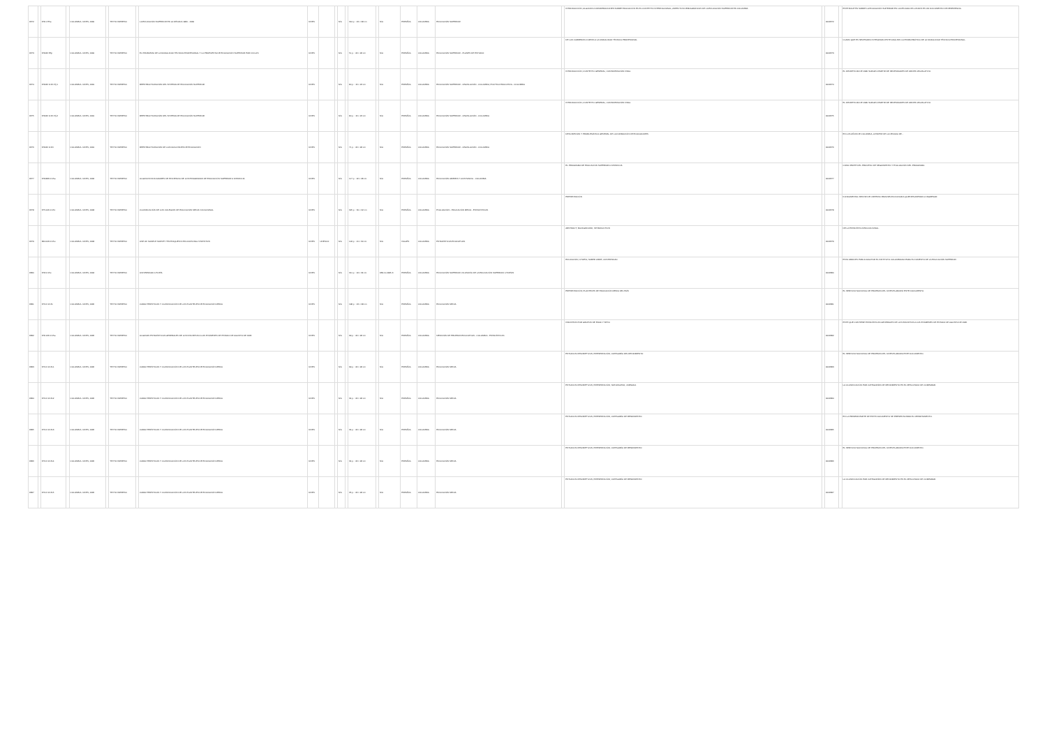| 9572 | | 378.1 E5a | | COLOMBIA. ICFES, 1990 | | TEXTO IMPRESO | | LA EDUCACIÓN SUPERIOR EN LA DÉCADA 1980 - 1990 | ICFES | | | N/A | | 314 p. : 22 x 28 cm | | N/A | ESPAÑOL | COLOMBIA | EDUCACIÓN SUPERIOR | | INTRODUCCIÓN; ALGUNAS CONSIDERACIONES SOBRE EDUCACIÓN EN EL CONTEXTO INTERNACIONAL; ASPECTOS DEMOGRÁFICOS DE LA EDUCACIÓN SUPERIOR EN COLOMBIA | | 0009572 | | ESTE BOLETÍN SOBRE LA EDUCACIÓN SUPERIOR EN LA DÉCADA DE LOS 80'S ES UN DOCUMENTO DE REFERENCIA. |
| 9573 | | 378.86 E5p | | COLOMBIA. ICFES, 1990 | | TEXTO IMPRESO | | EL PROBLEMA DE LA MODALIDAD TÉCNICA PROFESIONAL Y LA PROPUESTA DE EDUCACIÓN SUPERIOR POR CICLOS | ICFES | | | N/A | | 51 p. : 22 x 28 cm | | N/A | ESPAÑOL | COLOMBIA | EDUCACIÓN SUPERIOR - PLANES DE ESTUDIO | | DE LAS CARRERAS CORTAS A LA MODALIDAD TÉCNICA PROFESIONAL | | 0009573 | | CLARO QUE ES NECESARIO INTEGRAR A ESTE ANÁLISIS LA PROBLEMÁTICA DE LA MODALIDAD TÉCNICA PROFESIONAL. |
| 9574 | | 378.86 IC15r Ej.1 | | COLOMBIA. ICFES, 1991 | | TEXTO IMPRESO | | REESTRUCTURACIÓN DEL SISTEMA DE EDUCACIÓN SUPERIOR | ICFES | | | N/A | | 80 p. : 16 x 23 cm | | N/A | ESPAÑOL | COLOMBIA | EDUCACIÓN SUPERIOR - LEGISLACIÓN - COLOMBIA; POLÍTICA EDUCATIVA - COLOMBIA | | INTRODUCCIÓN; CONTEXTO GENERAL; CONSIDERACIÓN FINAL | | 0009574 | | EL DECRETO 80 DE 1980 SURGE A PARTIR DE NECESIDADES DE ORDEN LEGISLATIVO. |
| 9575 | | 378.86 IC15r Ej.2 | | COLOMBIA. ICFES, 1991 | | TEXTO IMPRESO | | REESTRUCTURACIÓN DEL SISTEMA DE EDUCACIÓN SUPERIOR | ICFES | | | N/A | | 80 p. : 16 x 23 cm | | N/A | ESPAÑOL | COLOMBIA | EDUCACIÓN SUPERIOR - LEGISLACIÓN - COLOMBIA | | INTRODUCCIÓN; CONTEXTO GENERAL; CONSIDERACIÓN FINAL | | 0009575 | | EL DECRETO 80 DE 1980 SURGE A PARTIR DE NECESIDADES DE ORDEN LEGISLATIVO. |
| 9576 | | 378.86 IC15r | | COLOMBIA. ICFES, 1991 | | TEXTO IMPRESO | | REESTRUCTURACIÓN DE LAS FACULTADES DE EDUCACIÓN | ICFES | | | N/A | | 71 p. : 22 x 28 cm | | N/A | ESPAÑOL | COLOMBIA | EDUCACIÓN SUPERIOR - LEGISLACIÓN - COLOMBIA | | DESCRIPCIÓN Y PROBLEMÁTICA GENERAL DE LA FORMACIÓN DE EDUCADORES | | 0009576 | | EN LOS AÑOS DE COLOMBIA, A PARTIR DE LA DÉCADA DE... |
| 9577 | | 378.883 IC15a | | COLOMBIA. ICFES, 1992 | | TEXTO IMPRESO | | ALGUNOS INDICADORES DE EFICIENCIA DE LOS PROGRAMAS DE EDUCACIÓN SUPERIOR A DISTANCIA | ICFES | | | N/A | | 117 p. : 22 x 28 cm | | N/A | ESPAÑOL | COLOMBIA | EDUCACIÓN ABIERTA Y A DISTANCIA - COLOMBIA | | EL PROGRAMA DE EDUCACIÓN SUPERIOR A DISTANCIA | | 0009577 | | COMO PARTE DEL PROCESO DE SEGUIMIENTO Y EVALUACIÓN DEL PROGRAMA. |
| 9578 | | 375.006 IC15c | | COLOMBIA. ICFES, 1993 | | TEXTO IMPRESO | | CLASIFICACIÓN DE LOS COLEGIOS DE EDUCACIÓN MEDIA VOCACIONAL | ICFES | | | N/A | | 625 p. : 30 x 22 cm | | N/A | ESPAÑOL | COLOMBIA | EVALUACIÓN - EDUCACIÓN MEDIA - ESTADÍSTICAS | | PRESENTACIÓN | | 0009578 | | FUNDAMENTAL SERVIR DE CRITERIO PARA SELECCIONAR A QUIENES ASPIRAN A INGRESAR. |
| 9579 | | 384.003 IC15u | | COLOMBIA. ICFES, 1993 | | TEXTO IMPRESO | | USE OF SAMPLE SURVEY TECHNIQUES IN EDUCATIONAL STATISTICS | ICFES | UNESCO | | N/A | | 118 p. : 21 x 30 cm | | N/A | INGLÉS | COLOMBIA | ESTADÍSTICAS EDUCATIVAS | | ABSTRACT; BACKGROUND; INTRODUCTION | | 0009579 | | DE LA ESTADÍSTICA EDUCACIONAL. |
| 9580 | | 378 IC15u | | COLOMBIA. ICFES, 1994 | | TEXTO IMPRESO | | UNIVERSIDAD UTOPÍA | ICFES | | | N/A | | 311 p. : 24 x 34 cm | | 958-11-0995-3 | ESPAÑOL | COLOMBIA | EDUCACIÓN SUPERIOR; FILOSOFÍA DE LA EDUCACIÓN SUPERIOR; UTOPÍAS | | EDUCACIÓN; UTOPÍA; SABER LIBRE; UNIVERSIDAD | | 0009580 | | ESTA OBRA ES PUBLICADA POR EL INSTITUTO COLOMBIANO PARA EL FOMENTO DE LA EDUCACIÓN SUPERIOR. |
| 9581 | | 373.2 IC15c | | COLOMBIA. ICFES, 1995 | | TEXTO IMPRESO | | CARACTERÍSTICAS Y CLASIFICACIÓN DE LOS PLANTELES DE EDUCACIÓN MEDIA | ICFES | | | N/A | | 198 p. : 22 x 28 cm | | N/A | ESPAÑOL | COLOMBIA | EDUCACIÓN MEDIA | | PRESENTACIÓN; PLANTELES DE EDUCACIÓN MEDIA DEL PAÍS | | 0009581 | | EL SERVICIO NACIONAL DE PRUEBAS DEL ICFES ELABORÓ ESTE DOCUMENTO. |
| 9582 | | 378.166 IC15a | | COLOMBIA. ICFES, 1995 | | TEXTO IMPRESO | | ALGUNAS ESTADÍSTICAS GENERALES DE LOS INSCRITOS A LOS EXÁMENES DE ESTADO DE AGOSTO DE 1995 | ICFES | | | N/A | | 99 p. : 22 x 28 cm | | N/A | ESPAÑOL | COLOMBIA | MEDICIÓN DE PRUEBAS EDUCATIVAS - COLOMBIA - ESTADÍSTICAS | | INSCRITOS POR GRUPOS DE EDAD Y SEXO | | 0009582 | | ESTE QUE CONTIENE ESTADÍSTICAS GENERALES DE LOS INSCRITOS A LOS EXÁMENES DE ESTADO DE AGOSTO DE 1995. |
| 9583 | | 373.2 IC15c1 | | COLOMBIA. ICFES, 1995 | | TEXTO IMPRESO | | CARACTERÍSTICAS Y CLASIFICACIÓN DE LOS PLANTELES DE EDUCACIÓN MEDIA | ICFES | | | N/A | | 99 p. : 22 x 28 cm | | N/A | ESPAÑOL | COLOMBIA | EDUCACIÓN MEDIA | | ESTUDIOS DESCRIPTIVOS; PRESENTACIÓN; CATEGORÍA DEL RENDIMIENTO | | 0009583 | | EL SERVICIO NACIONAL DE PRUEBAS DEL ICFES ELABORA ESTE DOCUMENTO. |
| 9584 | | 373.2 IC15c2 | | COLOMBIA. ICFES, 1995 | | TEXTO IMPRESO | | CARACTERÍSTICAS Y CLASIFICACIÓN DE LOS PLANTELES DE EDUCACIÓN MEDIA | ICFES | | | N/A | | 34 p. : 22 x 28 cm | | N/A | ESPAÑOL | COLOMBIA | EDUCACIÓN MEDIA | | ESTUDIOS DESCRIPTIVOS; PRESENTACIÓN; NATURALEZA; JORNADA | | 0009584 | | LA CLASIFICACIÓN POR CATEGORÍAS DE RENDIMIENTO ES EL RESULTADO DE COMPARAR. |
| 9585 | | 373.2 IC15c3 | | COLOMBIA. ICFES, 1995 | | TEXTO IMPRESO | | CARACTERÍSTICAS Y CLASIFICACIÓN DE LOS PLANTELES DE EDUCACIÓN MEDIA | ICFES | | | N/A | | 34 p. : 22 x 28 cm | | N/A | ESPAÑOL | COLOMBIA | EDUCACIÓN MEDIA | | ESTUDIOS DESCRIPTIVOS; PRESENTACIÓN; CATEGORÍA DE RENDIMIENTO | | 0009585 | | EN LA PRIMERA PARTE DE ESTE DOCUMENTO SE PRESENTA PARA EL DEPARTAMENTO. |
| 9586 | | 373.2 IC15c4 | | COLOMBIA. ICFES, 1995 | | TEXTO IMPRESO | | CARACTERÍSTICAS Y CLASIFICACIÓN DE LOS PLANTELES DE EDUCACIÓN MEDIA | ICFES | | | N/A | | 34 p. : 22 x 28 cm | | N/A | ESPAÑOL | COLOMBIA | EDUCACIÓN MEDIA | | ESTUDIOS DESCRIPTIVOS; PRESENTACIÓN; CATEGORÍA DE RENDIMIENTO | | 0009586 | | EL SERVICIO NACIONAL DE PRUEBAS DEL ICFES ELABORA ESTE DOCUMENTO. |
| 9587 | | 373.2 IC15c5 | | COLOMBIA. ICFES, 1995 | | TEXTO IMPRESO | | CARACTERÍSTICAS Y CLASIFICACIÓN DE LOS PLANTELES DE EDUCACIÓN MEDIA | ICFES | | | N/A | | 35 p. : 22 x 28 cm | | N/A | ESPAÑOL | COLOMBIA | EDUCACIÓN MEDIA | | ESTUDIOS DESCRIPTIVOS; PRESENTACIÓN; CATEGORÍA DE RENDIMIENTO | | 0009587 | | LA CLASIFICACIÓN POR CATEGORÍAS DE RENDIMIENTO ES EL RESULTADO DE COMPARAR. |